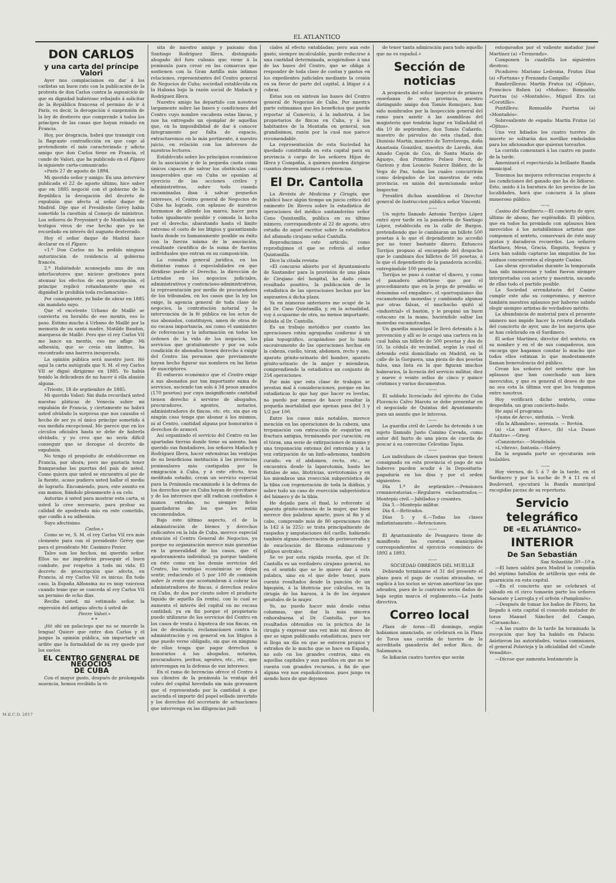EL ATLANTICO
DON CARLOS
y una carta del príncipe Valori
Ayer nos complacíamos en dar á los carlistas un buen rato con la publicación de la protesta de don Carlos contra la suposición de que su dignidad hubiérase rebajado á solicitar de la República francesa el permiso de ir á París, es decir, la derogación ó suspensión de la ley de destierro que comprende á todos los príncipes de las casas que hayan reinado en Francia.
Hoy, por desgracia, habrá que transigir con la flagrante contradicción en que coge al pretendiente el más caracterizado y adicto amigo que don Carlos tiene en Francia, el conde de Valori, que ha publicado en el Fígaro la siguiente carta-comunicado:
«París 27 de agosto de 1894.
Mi querido señor y amigo: En una interview publicada el 22 de agosto último, hice saber que en 1885 negocié con el gobierno de la República la derogación del decreto de expulsión que afecta al señor duque de Madrid. Dije que el Presidente Grévy había sometido la cuestión al Consejo de ministros. Los señores de Freyssinet y de Montholon son testigos vivos de ese hecho que yo he recordado en interés del augusto desterrado.
Hoy el señor duque de Madrid hace declarar en el Fígaro:
«1.º Don Carlos no ha pedido ninguna autorización de residencia al gobierno francés.
2.º Habiéndole aconsejado uno de sus interlocutores que niciese gestiones para atenuar los efectos de esa proscripción, el príncipe replicó rotundamente que su dignidad le prohibía toda reclamación».
Por consiguiente, yo hube de obrar en 1885 sin mandato suyo.
Que el excelente Urbano de Maillé se convierta en heraldo de ese mentís, eso lo paso. Estimo mucho á Urbano de Maillé por la memoria de su santa madre, Matilde Baudon, marquesa de Maillé. Pero que el rey Carlos VII me lance un mentís, eso me aflige. Mi adhesión, que se creía sin límites, ha encontrado una barrera inesperada.
La opinión pública será nuestro juez. Hé aquí la carta autógrafa que S. M. el rey Carlos VII se dignó dirigirme en 1885. Yo había tenido la delicadeza de no hacer á ella alusión alguna.
«Trieste, 18 de septiembre de 1885.
Mi querido Valori: Sin duda recordará usted nuestas pláticas de Venecia sobre mi expulsión de Francia, y ciertamente no habrá usted olvidado la sorpresa que nos causaba el hecho de ser yo el único príncipe sometido á esa medida excepcional. Me parece que en los círculos oficiales hasta se debe de haberla olvidado, y yo creo que no sería difícil conseguir que se derogue el decreto de expulsión.
No tengo el propósito de establecerme en Francia, por ahora; pero me gustaría tener franqueadas las puertas del país de usted. Como quiera que usted se encuentra al pie de la fuente, acaso pudiera usted hallar el medio de lograrlo. Encomiendo, pues, este asunto en sus manos, fiándolo plenamente á su celo.
Autorizo á usted para mostrar esta carta, si usted lo cree necesario, para probar su calidad de apoderado mío en este cometido, que confío á su adhesión.
Suyo afectísimo
Carlos.»
Como se ve, S. M. el rey Carlos VII era más clemente para con el presidente Grévy que para el presidente Mr. Casimiro Perier.
Tales son los hechos, mi querido señor. Ellos no me impedirán proseguir el buen combate, por respetos á toda mi vida. El decreto de proscripción que afecta, en Francia, al rey Carlos VII es inicuo. En todo caso, la España Alfonsina no es muy vaierosa cuando teme que se conceda al rey Carlos VII un permiso de ocho días.
Reciba usted, mi estimado señor, la expresión del antiguo afecto á usted de
Pierre Valori.»
* *
¡Hé ahí un palaciego que no se muerde la lengua! Quiere que entre don Carlos y él juzgue la opinión pública, sin importarle un ardite que la formalidad de su rey quede por los suelos.
EL CENTRO GENERAL DE NEGOCIOS
DE CUBA
Con el mayor gusto, después de prolongada ausencia, hemos recibido la vi-
sita de nuestro amigo y paisano don Santiago Rodríguez Illera, distinguido abogado del foro cubano que viene á la península para crear en las comarcas que sostienen con la Gran Antilla más íntimas relaciones, representantes del Centro general de Negocios de Cuba; sociedad establecida en la Habana bajo la razón social de Mañach y Rodríguez Illera.
Nuestro amigo ha departido con nosotros largamente sobre las bases y condiciones del Centro cuyo nombre encabeza estas líneas, y nos ha entregado un ejemplar de aquellas que, en la imposibilidad de dar á conocer íntegramente por falta de espacio, extractaremos en lo más pertinente, á nuestro juicio, en relación con los intereses de nuestros lectores.
Establecido sobre los principios económicos de la asociación y de la pequeña cuota como únicos capaces de salvar los obstáculos casi insuperables que en Cuba se oponían al ejercicio de las acciones civiles y administrativas, sobre todo cuando encaminadas iban á salvar pequeños intereses, el Centro general de Negocios de Cuba ha logrado, con aplauso de nuestros hermanos de allende los mares, hacer para todos igualmente posible y cómoda la lucha por el derecho, abaratando hasta el límite extremo el costo de los litigios y garantizando hasta donde es humanamente posible su éxito con la fuerza misma de la asociación, resultante científica de la suma de fuerzas individuales que entran en su composición.
La consulta general jurídica, en las distintas ramas ó especialidades en que dividirse puede el Derecho, la dirección de Letrados en los negocios judiciales, administrativos y contencioso-administrativos, la representación por medio de procuradores de los tribunales, en los casos que la ley los exige, la agencia general de toda clase de negocios, la contratación notarial y la intervención de la fé pública en los actos de sus abonados, constituyen, amen de otros de no escasa importancia, así como el suministro de referencias y la información en todos los órdenes de la vida de los negocios, los servicios que gratuitamente y por su sola condición de abonados tienen derecho á exigir del Centro las personas que previamente hayan hecho figurar sus nombres en las listas de suscriptores.
El esfuerzo económico que el Centro exige á sus abonados por tan importante suma de servicios, asciende tan solo á 34 pesos anuales (170 pesetas) por cuya insignificante cantidad tienen derecho á servirse de abogados, procuradores, agentes, notarios, administradores de fincas, etc. etc. sin que en ningún caso tenga que abonar á los mismos, ni al Centro, cantidad alguna por honorarios ó derechos de arancel.
Así organizado el servicio del Centro en las apartadas tierras donde tiene su asiento, han querido sus fundadores, los señores Mañach y Rodríguez Illera, hacer extensivas las ventajas de su beneficiosa institución á las provincias peninsulares más castigadas por la emigración á Cuba, y á este efecto, tras meditado estudio, crean un servicio especial para la Península encaminado á la defensa de los derechos que en Cuba hayan de ejercitarse y de los intereses que allí radican confiados á manos extrañas, no siempre fieles guardadoras de los que les están encomendados.
Bajo este último aspecto, el de la administración de bienes y derechos radicantes en la Isla de Cuba, merece especial atención el Centro General de Negocios, ya porque su organización merece más garantías en la generalidad de los casos, que el apoderamiento individual; ya porque también en éste como en los demás servicios del Centro, las ventajas económicas se dejan sentir, reduciendo el 5 por 100 de comisión sobre la renta que acostumbran á cobrar los administradores de fincas, ó derechos reales en Cuba, de dos por ciento sobre el producto líquido de aquélla (la renta), con lo cual se aumenta el interés del capital en no escasa cantidad; ya en fin porque el propietario puede utilizarse de los servicios del Centro en los casos de venta ó hipoteca de sus fincas, en los de desahucio, reclamaciones contra la administración y en general en los litigios á que puede verse obligado, sin que en ninguno de ellos tenga que pagar derechos ú honorarios á los abogados, notarios, procuradores, peritos, agentes, etc., etc., que intervengan en la defensa de sus intereses.
En el ramo de herencias ofrece el Centro á sus clientes de la península la ventaja del cobro del capital heredado sin más gravamen que el representado por la cantidad á que ascienda el importe del papel sellado invertido y los derechos del secretario de actuaciones que intervenga en las diligencias judi-
ciales al efecto entabladas; pero aun este gasto, siempre incalculable, puede reducirse á una cantidad determinada, acogiéndose á una de las bases del Centro, que se obliga á responder de toda clase de costas y gastos en los expedientes judiciales mediante la cesión en su favor de parte del capital, á litigar ó á cobrar.
Estas son en síntesis las bases del Centro general de Negocios de Cuba. Por nuestra parte estimamos que los beneficios que puede reportar al Comercio, á la industria, á los propietarios de fincas en Cuba, y á los habitantes de la Montaña en general, son grandísimos, razón por la cual nos parece recomendable.
La representación de esta Sociedad ha quedado constituida en esta capital para su provincia á cargo de los señores Hijos de Illera y Compañía, á quienes pueden dirigirse cuantos deseen informes ó referencias.
El Dr. Cantolla
La Revista de Medicina y Cirugía, que publicó hace algún tiempo un juicio crítico del eminente Dr. Rivera sobre la estadística de operaciones del médico santanderino señor Cano Quintanilla, publica en su último número, correspondiente al 22 de agosto, otro estudio de aquel escritor sobre la estadística del afamado cirujano señor Cantolla.
Reproducimos este artículo, como reprodujimos el que se refería al señor Quintanilla.
Dice la citada revista:
«El concurso abierto por el Ayuntamiento de Santander para la provisión de una plaza de Cirujano del hospital, ha dado como resultado positivo, la publicación de la estadística de las operaciones hechas por los aspirantes á dicha plaza.
Ya en números anteriores me ocupé de la del Dr. Cano Quintanilla, y, en la actualidad, voy á ocuparme de otra, no menos importante, debida al Dr. Cantolla.
Es un trabajo metódico por cuanto las operaciones están agrupadas conforme á un plan topográfico, ocupándose por lo tanto sucesivamente de las operaciones hechas en la cabeza, cuello, tórax, abdomen, recto y ano, aparato génito-urinario del hombre, aparato génito-urinario de la mujer y miembros, comprendiendo la estadística un conjunto de 254 operaciones.
Por más que esta clase de trabajos se prestan mal á consideraciones, porque en las estadísticas lo que hay que hacer es leerlas, no puedo por menos de hacer resaltar la pequeña mortalidad que apenas pasa del 3 y 1/2 por 100.
Entre los casos más notables, merece mención en las operaciones de la cabeza, una trepanación con extracción de esquirlas en fractura antigua, terminando por curación; en el tórax, una serie de extirpaciones de mama y una trepanación extensa del externón y á la vez extirpación de un linfo-adenoma, también curado; en el abdomen, recto, etc., se encuentra desde la laparotomía, hasta las fístulas de ano, litotricias, uretrotomías y en los miembros una resección subperióstica de la tibia con regeneración de toda la diáfisis, y sobre todo un caso de resección subperióstica del húmero y de la tibia.
He dejado para el final, lo referente al aparato génito-urinario de la mujer, que bien merece dos palabras aparte, pues al fin y al cabo, comprende más de 80 operaciones (de la 142 á la 225): se trata principalmente de raspados y amputaciones del cuello, habiendo también alguna observación de perineorrafia y de enucleación de fibroma submucoso y pólipos uretrales.
Se ve por esta rápida reseña, que el Dr. Cantolla es un verdadero cirujano general, no en el sentido que se le quiere dar á esta palabra, sino en el que debe tener, pues cuenta resultados desde la punción de un hipopión, á la litotricia por cálculos, en la cirugía de los huesos, á la de los órganos genitales de la mujer.
Yo, no puedo hacer más desde estas columnas, que dar la más sincera enhorabuena al Dr. Cantolla, por los resultados obtenidos en la práctica de la cirugía y expresar una vez más mi deseo de que se sigan publicando estadísticas, para ver si llega un día en que se enteren propios y extraños de lo mucho que se hace en España, no solo en los grandes centros, sino en aquellas capitales y aun pueblos en que no se cuenta con grandes recursos, á fin de que alguna vez nos españolicemos, pues juzgo va siendo hora de que dejemos
de tener tanta admiración para todo aquello que no es español.»
Sección de noticias
A propuesta del señor Inspector de primera enseñanza de esta provincia, nuestro distinguido amigo don Tomás Romojaro, han sido nombrados por la Inspección general del ramo para asistir á las asambleas del magisterio que tendrán lugar en Valladolid el día 10 de septiembre, don Tomás Cañardo, maestro de párvulos de esta ciudad, don Dionisio Martín, maestro de Torrelavega, doña Anastasia González, maestra de Laredo, don Amado Cayón de Cos, de Santa María de Aguayo, don Primitivo Pelaez Perez, de Guriezo y don Leoncio Suárez Ibáñez, de la Vega de Pas, todos los cuales concurrirán como delegados de los maestros de esta provincia, en unión del mencionado señor Inspector.
Presidirá dichas asambleas el Director general de Instruccion pública señor Vincenti.
——
Un sujeto llamado Antonio Torrijos López entró ayer tarde en la panadería de Santiago López, establecida en la calle de Burgos, pretendiendo que le cambiaran un billete 500 pesetas á lo que el dependiente no accedió por no tener bastante dinero. Entonces Torrijos propuso al encargado del despacho que le cambiara dos billetes de 50 pesetas, á lo que el dependiente de la panadería accedió, entregándole 100 pesetas.
Torrijos se puso á contar el dinero, y como el panadero advirtiese que por el procedimiento que en la jerga de presidio se denomina «el empalme», el «parroquiano» iba escamoteando monedas y cambiando algunas por otras falsas, el muchacho quitó al «industrial» el bastón, y le propinó un buen estacazo en la mano, haciéndole saltar las monedas escamoteadas.
Un guardia municipal le llevó detenido á la prevención y allí se le ocupó una cartera en la cual había un billete de 500 pesetas y dos de 50, la cédula de vecindad, según la cual el detenido está domiciliado en Madrid, en la calle de la Gorguera, una pieza de dos pesetas falsa, una lista en la que figuran muchos balnearios, la licencia del servicio militar, diez y nueve ó veinte sellos de cinco y quince céntimos y varios documentos.
——
El soldado licenciado del ejército de Cuba Florencio Calvo Maroto se debe presentar en el negociado de Quintas del Ayuntamiento para un asunto que le interesa.
——
La guardia civil de Laredo ha detenido á un sujeto llamado Justo Camino Cavada, como autor del hurto de una pieza de cuerda de pescar á su convecino Celestino Tapia.
——
Los individuos de clases pasivas que tienen consignado en esta provincia el pago de sus haberes pueden acudir á la Depositaría-pagaduría en los días y por el orden siguientes:
Día 1.º de septiembre.—Pensiones remuneratorias.—Regulares exclaustrados.—Montepío civil.—Jubilados y cesantes.
Día 3.—Montepío militar.
Día 4.—Retirados.
Días 5 y 6.—Todas las clases indistintamente.—Retenciones.
——
El Ayuntamiento de Pesaguero tiene de manifiesto las cuentas municipales correspondientes al ejercicio económico de 1892 á 1893.
——
SOCIEDAD OBREROS DEL MUELLE
Debiendo terminarse el 31 del presente el plazo para el pago de cuotas atrasadas, se suplica á los socios se sirvan amortizar las que adeuden, pues de lo contrario serán dados de baja según marca el reglamento.—La Junta directiva.
Correo local
Plaza de toros.—El domingo, según habíamos anunciado, se celebrará en la Plaza de Toros una corrida de toretes de la acreditada ganadería del señor Rico, de Salamanca.
Se lidiarán cuatro toretes que serán
estoqueados por el valiente matador José Martínez (a) «Tremendo».
Componen la cuadrilla los siguientes diestros:
Picadores: Mariano Ledesma, Frutos Díaz (a) «Fortuna» y Fernando Campillo:
Banderilleros: Martín Frutos (a) «Ojitos», Francisco Baben (a) «Moños»; Romualdo Puertas (a) «Montañés», Miguel Era (a) «Cerotillo».
Puntillero: Romualdo Puertas (a) «Montañés».
Sobresaliente de espada: Martín Frutos (a) «Ojitos».
Una vez lidiados los cuatro toretes de muerte se soltarán dos novillos embolados para los aficionados que quieran torearlos.
La corrida comenzará á las cuatro en punto de la tarde.
Amenizará el espectáculo la brillante Banda municipal.
Tenemos las mejores referencias respecto á las condiciones del ganado que ha de lidiarse. Esto, unido á la baratura de los precios de las localidades, hará que concurra á la plaza numeroso público.
——
Casino del Sardinero.—El concierto de ayer, último de abono, fue espléndido. El público, que en todos ha premiado con aplausos bien merecidos á los notabilísimos artistas que componen el sexteto, conservará de éste muy gratos y duraderos recuerdos. Los señores Martínez, Mesa, Gracia, Enguita, Segura y Lera han sabido captarse las simpatías de los asiduos concurrentes al elegante Casino.
Las obras ejecutadas durante la temporada han sido numerosas y todas fueron siempre interpretadas con acierto y maestría, sacando de ellas todo el partido posible.
La Sociedad arrendataria del Casino cumple este año su compromiso, y merece también nuestros aplausos por haberse sabido elegir siempre artistas de verdadero mérito.
La abundancia de material para el presente número nos impide hacer la revista detallada del concierto de ayer, uno de los mejores que se han celebrado en el Sardinero.
El señor Martínez, director del sexteto, en su nombre y en el de sus compañeros, nos encarga que hagamos constar lo mucho que todos ellos estiman lo que modestamente llaman benevolencia del público.
Crean los señores del sexteto que los aplausos que han cosechado son bien merecidos, y que es general el deseo de que no sea esta la última vez que les tengamos entre nosotros.
Hoy verificará dicho sexteto, como despedida, un gran concierto-baile.
He aquí el programa:
«Juana de Arco», sinfonía. — Verdi.
«En la Alhambra», serenata. — Bretón.
(a) «La mort d'Ase», (b) «La Dause d'Anitra».—Grieg.
«Canzoneta».—Mendelsón.
«L'ebrea», fantasía.—Halevy.
En la segunda parte se ejecutarán seis bailables.
——
Hoy viernes, de 5 á 7 de la tarde, en el Sardinero y por la noche de 9 á 11 en el Boulevard, ejecutará la Banda municipal escogidas piezas de su repertorio.
Servicio telegráfico
DE «EL ATLÁNTICO»
INTERIOR
De San Sebastián
San Sebastián 30—10 n.
—El lunes saldrá para Madrid la compañía del séptimo batallón de artillería que está de guarnición en esta capital.
—En el concierto que se celebrará el sábado en el circo tomarán parte los señores Sarasate y Larregla y el orfeón «Pamplonés».
—Después de tomar los baños de Fitero, ha llegado á esta capital el conocido matador de toros Manuel Sánchez del Campo, «Caraancha».
—A las cuatro de la tarde ha terminado la recepción que hoy ha habido en Palacio. Asistieron las autoridades, varias comisiones, el general Polavieja y la oficialidad del «Conde Venadito».
—Dícese que aumenta lentamente la
M.E.C.D. 2017